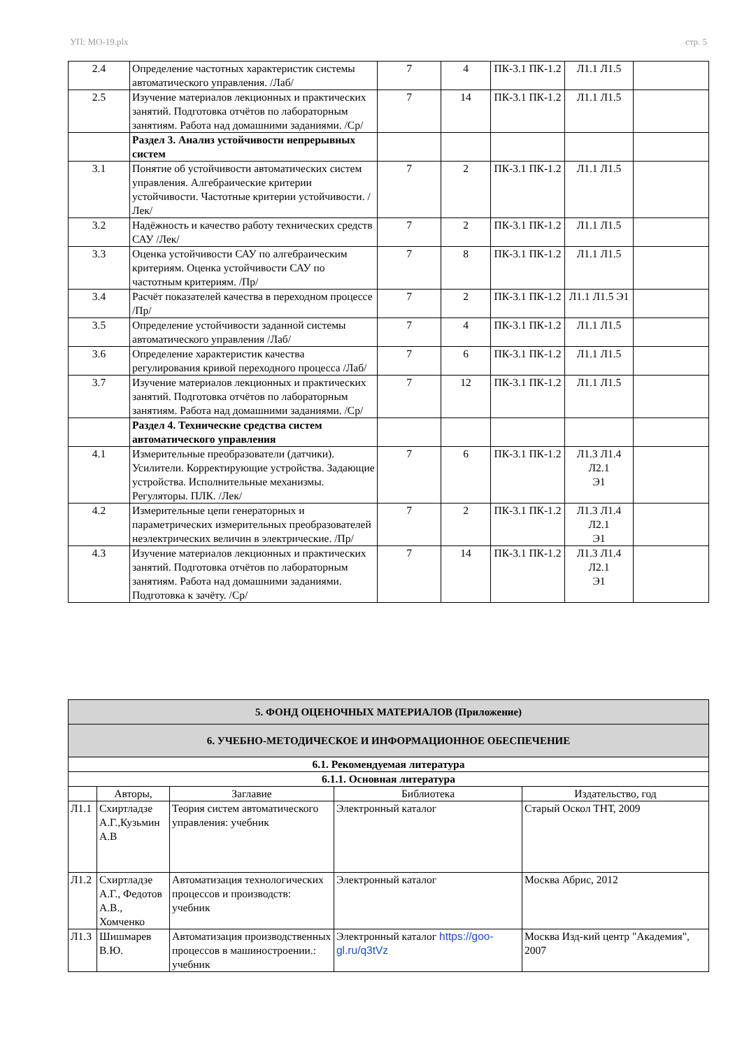УП: МО-19.plx стр. 5
| 2.4 | Определение частотных характеристик системы автоматического управления. /Лаб/ | 7 | 4 | ПК-3.1 ПК-1.2 | Л1.1 Л1.5 | |
| 2.5 | Изучение материалов лекционных и практических занятий. Подготовка отчётов по лабораторным занятиям. Работа над домашними заданиями. /Ср/ | 7 | 14 | ПК-3.1 ПК-1.2 | Л1.1 Л1.5 | |
| | Раздел 3. Анализ устойчивости непрерывных систем | | | | | |
| 3.1 | Понятие об устойчивости автоматических систем управления. Алгебраические критерии устойчивости. Частотные критерии устойчивости. /Лек/ | 7 | 2 | ПК-3.1 ПК-1.2 | Л1.1 Л1.5 | |
| 3.2 | Надёжность и качество работу технических средств САУ /Лек/ | 7 | 2 | ПК-3.1 ПК-1.2 | Л1.1 Л1.5 | |
| 3.3 | Оценка устойчивости САУ по алгебраическим критериям. Оценка устойчивости САУ по частотным критериям. /Пр/ | 7 | 8 | ПК-3.1 ПК-1.2 | Л1.1 Л1.5 | |
| 3.4 | Расчёт показателей качества в переходном процессе /Пр/ | 7 | 2 | ПК-3.1 ПК-1.2 | Л1.1 Л1.5 Э1 | |
| 3.5 | Определение устойчивости заданной системы автоматического управления /Лаб/ | 7 | 4 | ПК-3.1 ПК-1.2 | Л1.1 Л1.5 | |
| 3.6 | Определение характеристик качества регулирования кривой переходного процесса /Лаб/ | 7 | 6 | ПК-3.1 ПК-1.2 | Л1.1 Л1.5 | |
| 3.7 | Изучение материалов лекционных и практических занятий. Подготовка отчётов по лабораторным занятиям. Работа над домашними заданиями. /Ср/ | 7 | 12 | ПК-3.1 ПК-1.2 | Л1.1 Л1.5 | |
| | Раздел 4. Технические средства систем автоматического управления | | | | | |
| 4.1 | Измерительные преобразователи (датчики). Усилители. Корректирующие устройства. Задающие устройства. Исполнительные механизмы. Регуляторы. ПЛК. /Лек/ | 7 | 6 | ПК-3.1 ПК-1.2 | Л1.3 Л1.4 Л2.1 Э1 | |
| 4.2 | Измерительные цепи генераторных и параметрических измерительных преобразователей неэлектрических величин в электрические. /Пр/ | 7 | 2 | ПК-3.1 ПК-1.2 | Л1.3 Л1.4 Л2.1 Э1 | |
| 4.3 | Изучение материалов лекционных и практических занятий. Подготовка отчётов по лабораторным занятиям. Работа над домашними заданиями. Подготовка к зачёту. /Ср/ | 7 | 14 | ПК-3.1 ПК-1.2 | Л1.3 Л1.4 Л2.1 Э1 | |
| 5. ФОНД ОЦЕНОЧНЫХ МАТЕРИАЛОВ (Приложение) | | | | |
| 6. УЧЕБНО-МЕТОДИЧЕСКОЕ И ИНФОРМАЦИОННОЕ ОБЕСПЕЧЕНИЕ | | | | |
| 6.1. Рекомендуемая литература | | | | |
| 6.1.1. Основная литература | | | | |
| | Авторы, | Заглавие | Библиотека | Издательство, год |
| Л1.1 | Схиртладзе А.Г.,Кузьмин А.В | Теория систем автоматического управления: учебник | Электронный каталог | Старый Оскол ТНТ, 2009 |
| Л1.2 | Схиртладзе А.Г., Федотов А.В., Хомченко | Автоматизация технологических процессов и производств: учебник | Электронный каталог | Москва Абрис, 2012 |
| Л1.3 | Шишмарев В.Ю. | Автоматизация производственных процессов в машиностроении.: учебник | Электронный каталог https://goo-gl.ru/q3tVz | Москва Изд-кий центр "Академия", 2007 |